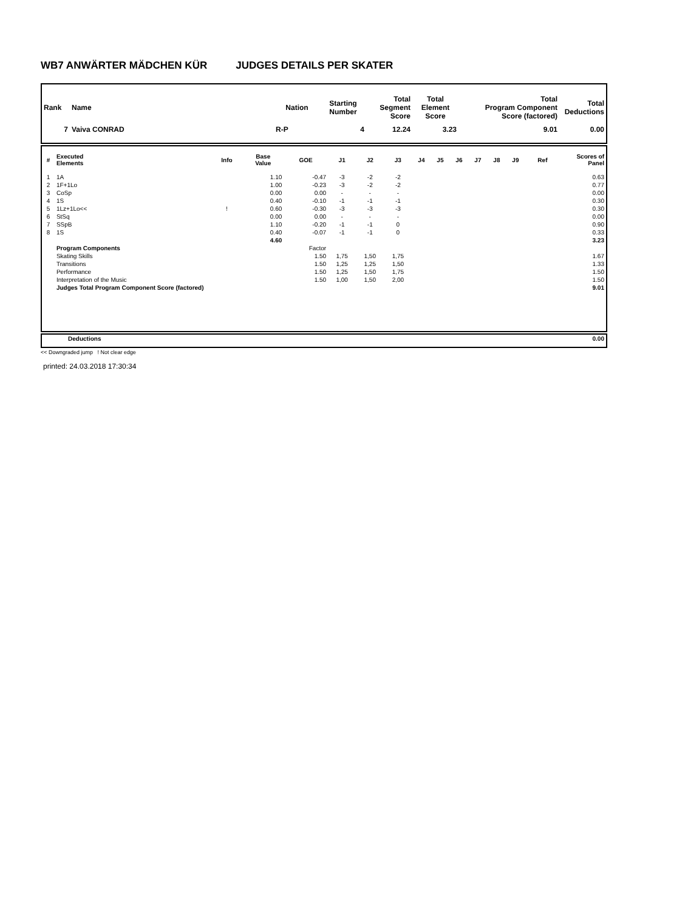WB7 ANWÄRTER MÄDCHEN KÜR JUDGES DETAILS PER SKATER
| Rank | Name | Nation | Starting Number | Total Segment Score | Total Element Score | Total Program Component Score (factored) | Total Deductions |
| --- | --- | --- | --- | --- | --- | --- | --- |
| 7 | Vaiva CONRAD | R-P | 4 | 12.24 | 3.23 | 9.01 | 0.00 |
| # | Executed Elements | Info | Base Value | GOE | J1 | J2 | J3 | J4 | J5 | J6 | J7 | J8 | J9 | Ref | Scores of Panel |
| --- | --- | --- | --- | --- | --- | --- | --- | --- | --- | --- | --- | --- | --- | --- | --- |
| 1 | 1A | | 1.10 | -0.47 | -3 | -2 | -2 | | | | | | | | 0.63 |
| 2 | 1F+1Lo | | 1.00 | -0.23 | -3 | -2 | -2 | | | | | | | | 0.77 |
| 3 | CoSp | | 0.00 | 0.00 | - | - | - | | | | | | | | 0.00 |
| 4 | 1S | | 0.40 | -0.10 | -1 | -1 | -1 | | | | | | | | 0.30 |
| 5 | 1Lz+1Lo<< | ! | 0.60 | -0.30 | -3 | -3 | -3 | | | | | | | | 0.30 |
| 6 | StSq | | 0.00 | 0.00 | - | - | - | | | | | | | | 0.00 |
| 7 | SSpB | | 1.10 | -0.20 | -1 | -1 | 0 | | | | | | | | 0.90 |
| 8 | 1S | | 0.40 | -0.07 | -1 | -1 | 0 | | | | | | | | 0.33 |
| | | | 4.60 | | | | | | | | | | | | 3.23 |
| | Program Components | | | Factor | | | | | | | | | | | |
| | Skating Skills | | | 1.50 | 1,75 | 1,50 | 1,75 | | | | | | | | 1.67 |
| | Transitions | | | 1.50 | 1,25 | 1,25 | 1,50 | | | | | | | | 1.33 |
| | Performance | | | 1.50 | 1,25 | 1,50 | 1,75 | | | | | | | | 1.50 |
| | Interpretation of the Music | | | 1.50 | 1,00 | 1,50 | 2,00 | | | | | | | | 1.50 |
| | Judges Total Program Component Score (factored) | | | | | | | | | | | | | | 9.01 |
| | Deductions | 0.00 |
<< Downgraded jump ! Not clear edge
printed: 24.03.2018 17:30:34